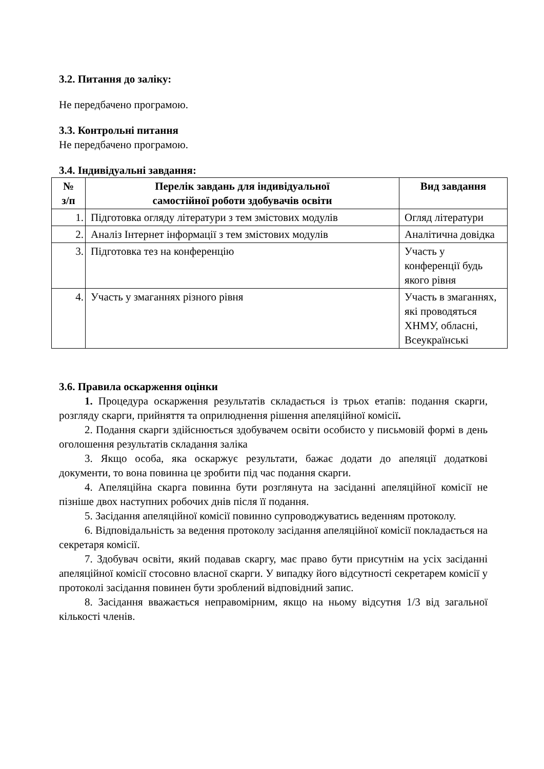3.2. Питання до заліку:
Не передбачено програмою.
3.3. Контрольні питання
Не передбачено програмою.
3.4. Індивідуальні завдання:
| № з/п | Перелік завдань для індивідуальної самостійної роботи здобувачів освіти | Вид завдання |
| --- | --- | --- |
| 1. | Підготовка огляду літератури з тем змістових модулів | Огляд літератури |
| 2. | Аналіз Інтернет інформації з тем змістових модулів | Аналітична довідка |
| 3. | Підготовка тез на конференцію | Участь у конференції будь якого рівня |
| 4. | Участь у змаганнях різного рівня | Участь в змаганнях, які проводяться ХНМУ, обласні, Всеукраїнські |
3.6. Правила оскарження оцінки
1. Процедура оскарження результатів складається із трьох етапів: подання скарги, розгляду скарги, прийняття та оприлюднення рішення апеляційної комісії.
2. Подання скарги здійснюється здобувачем освіти особисто у письмовій формі в день оголошення результатів складання заліка
3. Якщо особа, яка оскаржує результати, бажає додати до апеляції додаткові документи, то вона повинна це зробити під час подання скарги.
4. Апеляційна скарга повинна бути розглянута на засіданні апеляційної комісії не пізніше двох наступних робочих днів після її подання.
5. Засідання апеляційної комісії повинно супроводжуватись веденням протоколу.
6. Відповідальність за ведення протоколу засідання апеляційної комісії покладається на секретаря комісії.
7. Здобувач освіти, який подавав скаргу, має право бути присутнім на усіх засіданні апеляційної комісії стосовно власної скарги. У випадку його відсутності секретарем комісії у протоколі засідання повинен бути зроблений відповідний запис.
8. Засідання вважається неправомірним, якщо на ньому відсутня 1/3 від загальної кількості членів.